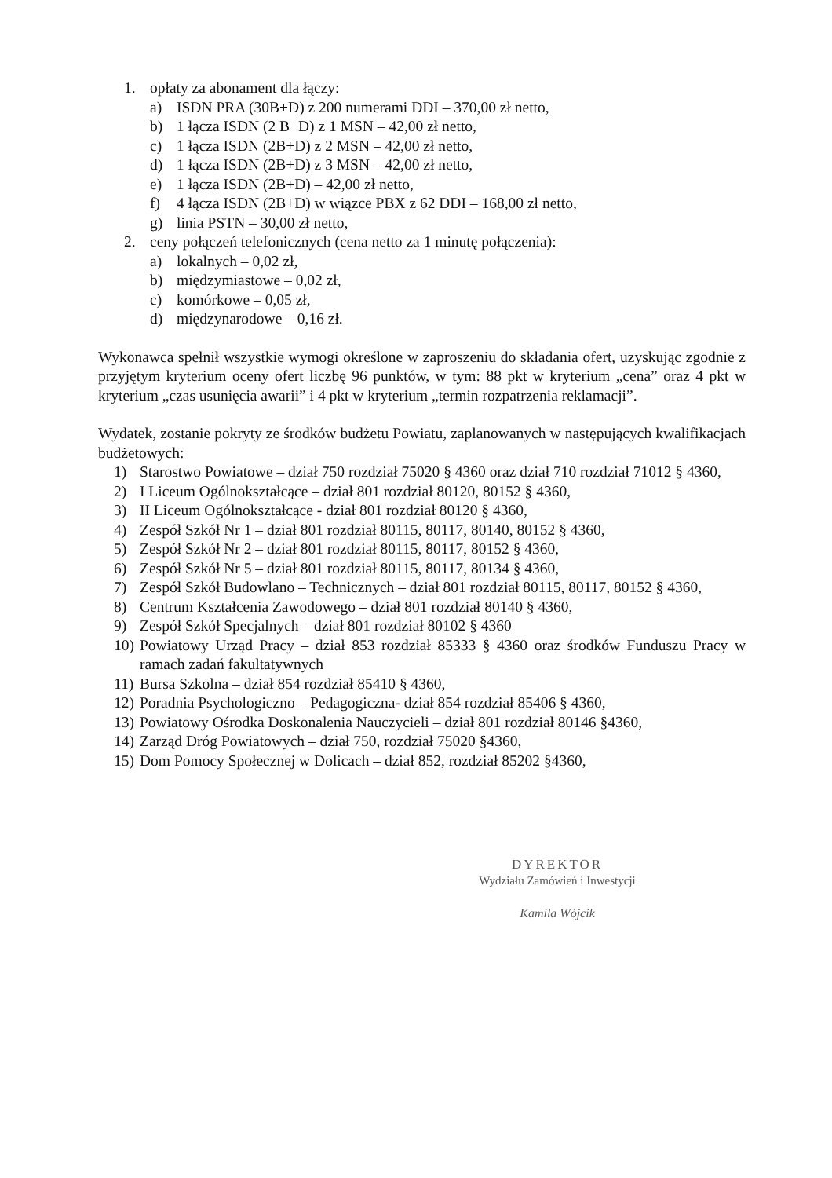1. opłaty za abonament dla łączy:
a) ISDN PRA (30B+D) z 200 numerami DDI – 370,00 zł netto,
b) 1 łącza ISDN (2 B+D) z 1 MSN – 42,00 zł netto,
c) 1 łącza ISDN (2B+D) z 2 MSN – 42,00 zł netto,
d) 1 łącza ISDN (2B+D) z 3 MSN – 42,00 zł netto,
e) 1 łącza ISDN (2B+D) – 42,00 zł netto,
f) 4 łącza ISDN (2B+D) w wiązce PBX z 62 DDI – 168,00 zł netto,
g) linia PSTN – 30,00 zł netto,
2. ceny połączeń telefonicznych (cena netto za 1 minutę połączenia):
a) lokalnych – 0,02 zł,
b) międzymiastowe – 0,02 zł,
c) komórkowe – 0,05 zł,
d) międzynarodowe – 0,16 zł.
Wykonawca spełnił wszystkie wymogi określone w zaproszeniu do składania ofert, uzyskując zgodnie z przyjętym kryterium oceny ofert liczbę 96 punktów, w tym: 88 pkt w kryterium „cena” oraz 4 pkt w kryterium „czas usunięcia awarii” i 4 pkt w kryterium „termin rozpatrzenia reklamacji”.
Wydatek, zostanie pokryty ze środków budżetu Powiatu, zaplanowanych w następujących kwalifikacjach budżetowych:
1) Starostwo Powiatowe – dział 750 rozdział 75020 § 4360 oraz dział 710 rozdział 71012 § 4360,
2) I Liceum Ogólnokształcące – dział 801 rozdział 80120, 80152 § 4360,
3) II Liceum Ogólnokształcące - dział 801 rozdział 80120 § 4360,
4) Zespół Szkół Nr 1 – dział 801 rozdział 80115, 80117, 80140, 80152 § 4360,
5) Zespół Szkół Nr 2 – dział 801 rozdział 80115, 80117, 80152 § 4360,
6) Zespół Szkół Nr 5 – dział 801 rozdział 80115, 80117, 80134 § 4360,
7) Zespół Szkół Budowlano – Technicznych – dział 801 rozdział 80115, 80117, 80152 § 4360,
8) Centrum Kształcenia Zawodowego – dział 801 rozdział 80140 § 4360,
9) Zespół Szkół Specjalnych – dział 801 rozdział 80102 § 4360
10) Powiatowy Urząd Pracy – dział 853 rozdział 85333 § 4360 oraz środków Funduszu Pracy w ramach zadań fakultatywnych
11) Bursa Szkolna – dział 854 rozdział 85410 § 4360,
12) Poradnia Psychologiczno – Pedagogiczna- dział 854 rozdział 85406 § 4360,
13) Powiatowy Ośrodka Doskonalenia Nauczycieli – dział 801 rozdział 80146 §4360,
14) Zarząd Dróg Powiatowych – dział 750, rozdział 75020 §4360,
15) Dom Pomocy Społecznej w Dolicach – dział 852, rozdział 85202 §4360,
DYREKTOR
Wydziału Zamówień i Inwestycji
Kamila Wójcik